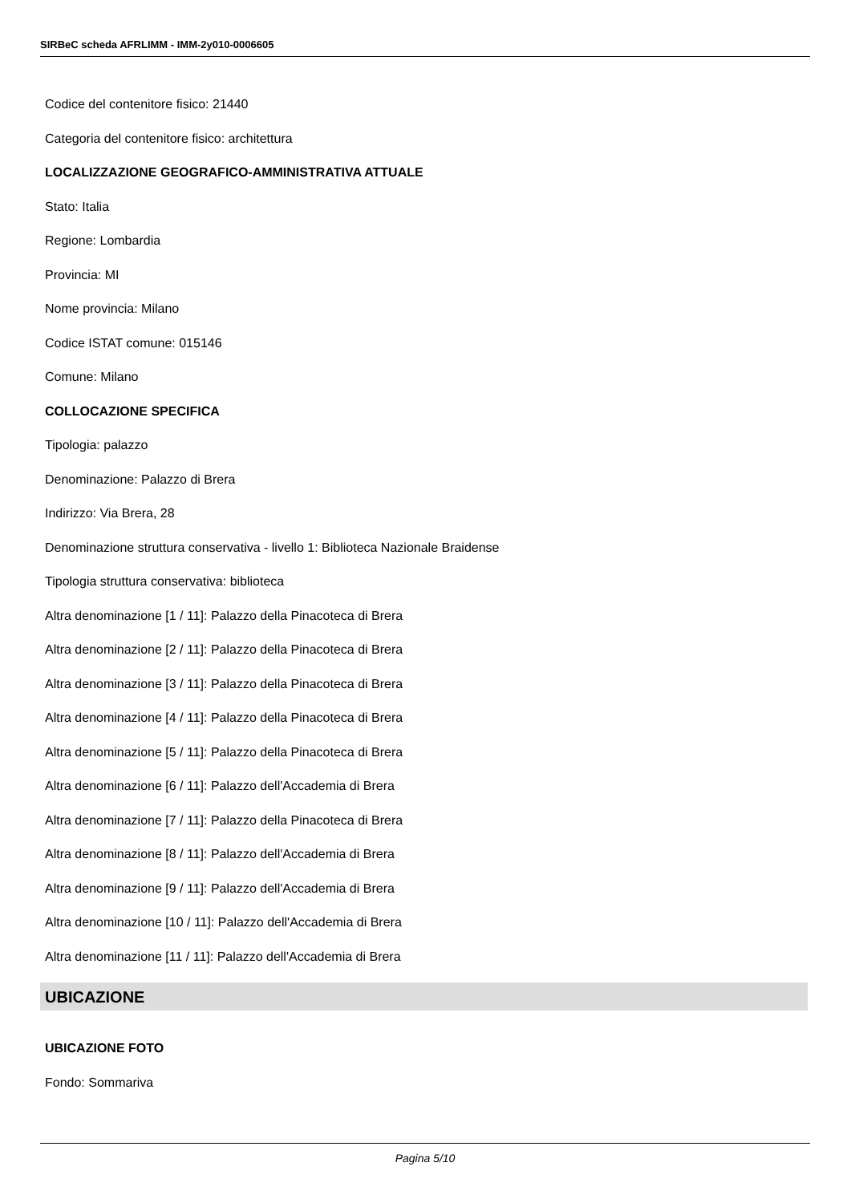SIRBeC scheda AFRLIMM - IMM-2y010-0006605
Codice del contenitore fisico: 21440
Categoria del contenitore fisico: architettura
LOCALIZZAZIONE GEOGRAFICO-AMMINISTRATIVA ATTUALE
Stato: Italia
Regione: Lombardia
Provincia: MI
Nome provincia: Milano
Codice ISTAT comune: 015146
Comune: Milano
COLLOCAZIONE SPECIFICA
Tipologia: palazzo
Denominazione: Palazzo di Brera
Indirizzo: Via Brera, 28
Denominazione struttura conservativa - livello 1: Biblioteca Nazionale Braidense
Tipologia struttura conservativa: biblioteca
Altra denominazione [1 / 11]: Palazzo della Pinacoteca di Brera
Altra denominazione [2 / 11]: Palazzo della Pinacoteca di Brera
Altra denominazione [3 / 11]: Palazzo della Pinacoteca di Brera
Altra denominazione [4 / 11]: Palazzo della Pinacoteca di Brera
Altra denominazione [5 / 11]: Palazzo della Pinacoteca di Brera
Altra denominazione [6 / 11]: Palazzo dell'Accademia di Brera
Altra denominazione [7 / 11]: Palazzo della Pinacoteca di Brera
Altra denominazione [8 / 11]: Palazzo dell'Accademia di Brera
Altra denominazione [9 / 11]: Palazzo dell'Accademia di Brera
Altra denominazione [10 / 11]: Palazzo dell'Accademia di Brera
Altra denominazione [11 / 11]: Palazzo dell'Accademia di Brera
UBICAZIONE
UBICAZIONE FOTO
Fondo: Sommariva
Pagina 5/10